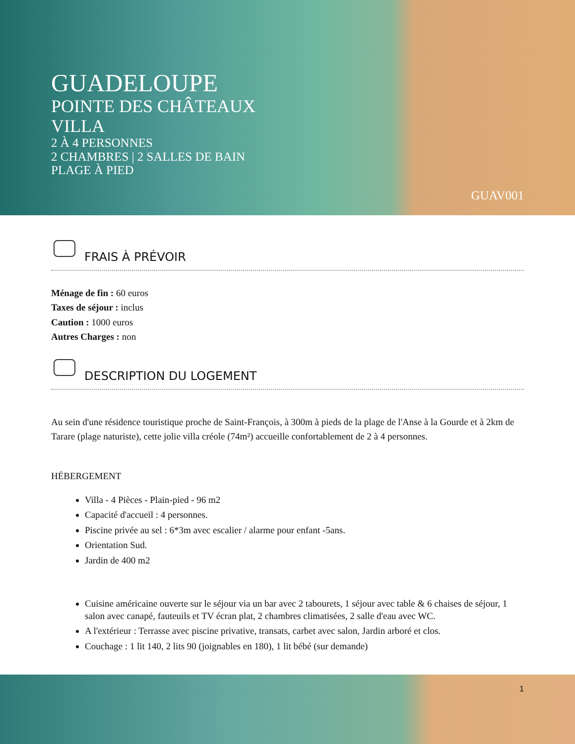GUADELOUPE
POINTE DES CHÂTEAUX
VILLA
2 À 4 PERSONNES
2 CHAMBRES | 2 SALLES DE BAIN
PLAGE À PIED
GUAV001
FRAIS À PRÉVOIR
Ménage de fin : 60 euros
Taxes de séjour : inclus
Caution : 1000 euros
Autres Charges : non
DESCRIPTION DU LOGEMENT
Au sein d'une résidence touristique proche de Saint-François, à 300m à pieds de la plage de l'Anse à la Gourde et à 2km de Tarare (plage naturiste), cette jolie villa créole (74m²) accueille confortablement de 2 à 4 personnes.
HÉBERGEMENT
Villa - 4 Pièces - Plain-pied - 96 m2
Capacité d'accueil : 4 personnes.
Piscine privée au sel : 6*3m avec escalier / alarme pour enfant -5ans.
Orientation Sud.
Jardin de 400 m2
Cuisine américaine ouverte sur le séjour via un bar avec 2 tabourets, 1 séjour avec table & 6 chaises de séjour, 1 salon avec canapé, fauteuils et TV écran plat, 2 chambres climatisées, 2 salle d'eau avec WC.
A l'extérieur : Terrasse avec piscine privative, transats, carbet avec salon, Jardin arboré et clos.
Couchage : 1 lit 140, 2 lits 90 (joignables en 180), 1 lit bébé (sur demande)
1